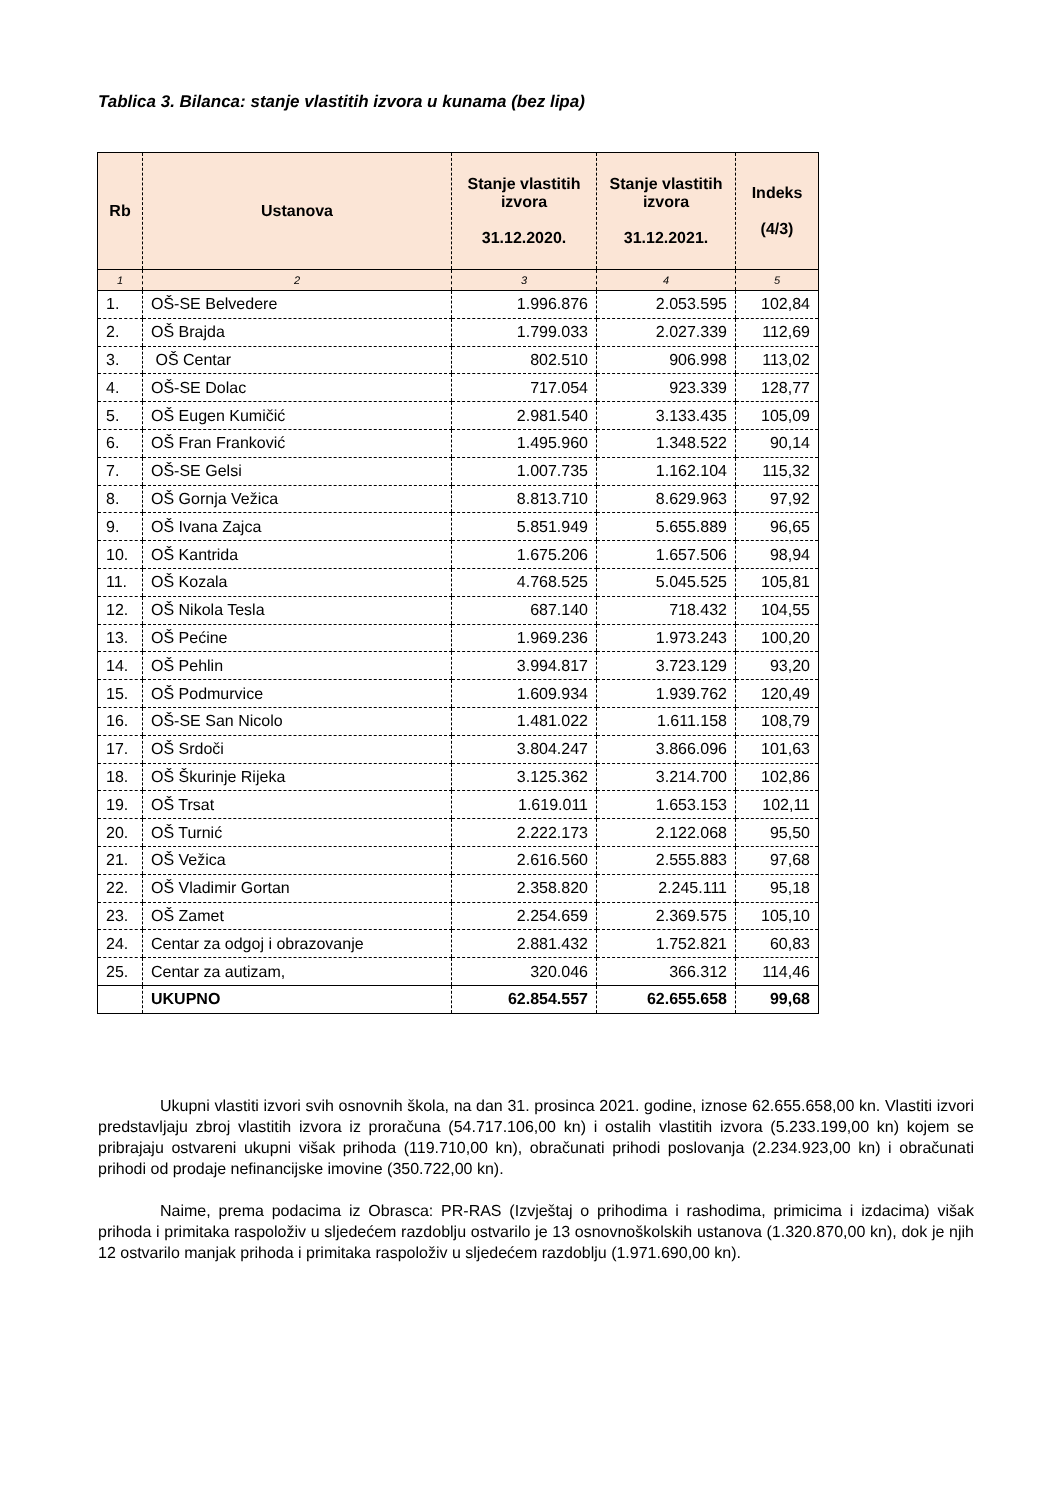Tablica 3. Bilanca: stanje vlastitih izvora u kunama (bez lipa)
| Rb | Ustanova | Stanje vlastitih izvora 31.12.2020. | Stanje vlastitih izvora 31.12.2021. | Indeks (4/3) |
| --- | --- | --- | --- | --- |
| 1 | 2 | 3 | 4 | 5 |
| 1. | OŠ-SE Belvedere | 1.996.876 | 2.053.595 | 102,84 |
| 2. | OŠ Brajda | 1.799.033 | 2.027.339 | 112,69 |
| 3. | OŠ Centar | 802.510 | 906.998 | 113,02 |
| 4. | OŠ-SE Dolac | 717.054 | 923.339 | 128,77 |
| 5. | OŠ Eugen Kumičić | 2.981.540 | 3.133.435 | 105,09 |
| 6. | OŠ Fran Franković | 1.495.960 | 1.348.522 | 90,14 |
| 7. | OŠ-SE Gelsi | 1.007.735 | 1.162.104 | 115,32 |
| 8. | OŠ Gornja Vežica | 8.813.710 | 8.629.963 | 97,92 |
| 9. | OŠ Ivana Zajca | 5.851.949 | 5.655.889 | 96,65 |
| 10. | OŠ Kantrida | 1.675.206 | 1.657.506 | 98,94 |
| 11. | OŠ Kozala | 4.768.525 | 5.045.525 | 105,81 |
| 12. | OŠ Nikola Tesla | 687.140 | 718.432 | 104,55 |
| 13. | OŠ Pećine | 1.969.236 | 1.973.243 | 100,20 |
| 14. | OŠ Pehlin | 3.994.817 | 3.723.129 | 93,20 |
| 15. | OŠ Podmurvice | 1.609.934 | 1.939.762 | 120,49 |
| 16. | OŠ-SE San Nicolo | 1.481.022 | 1.611.158 | 108,79 |
| 17. | OŠ Srdoči | 3.804.247 | 3.866.096 | 101,63 |
| 18. | OŠ Škurinje Rijeka | 3.125.362 | 3.214.700 | 102,86 |
| 19. | OŠ Trsat | 1.619.011 | 1.653.153 | 102,11 |
| 20. | OŠ Turnić | 2.222.173 | 2.122.068 | 95,50 |
| 21. | OŠ Vežica | 2.616.560 | 2.555.883 | 97,68 |
| 22. | OŠ Vladimir Gortan | 2.358.820 | 2.245.111 | 95,18 |
| 23. | OŠ Zamet | 2.254.659 | 2.369.575 | 105,10 |
| 24. | Centar za odgoj i obrazovanje | 2.881.432 | 1.752.821 | 60,83 |
| 25. | Centar za autizam, | 320.046 | 366.312 | 114,46 |
| | UKUPNO | 62.854.557 | 62.655.658 | 99,68 |
Ukupni vlastiti izvori svih osnovnih škola, na dan 31. prosinca 2021. godine, iznose 62.655.658,00 kn. Vlastiti izvori predstavljaju zbroj vlastitih izvora iz proračuna (54.717.106,00 kn) i ostalih vlastitih izvora (5.233.199,00 kn) kojem se pribrajaju ostvareni ukupni višak prihoda (119.710,00 kn), obračunati prihodi poslovanja (2.234.923,00 kn) i obračunati prihodi od prodaje nefinancijske imovine (350.722,00 kn).
Naime, prema podacima iz Obrasca: PR-RAS (Izvještaj o prihodima i rashodima, primicima i izdacima) višak prihoda i primitaka raspoloživ u sljedećem razdoblju ostvarilo je 13 osnovnoškolskih ustanova (1.320.870,00 kn), dok je njih 12 ostvarilo manjak prihoda i primitaka raspoloživ u sljedećem razdoblju (1.971.690,00 kn).